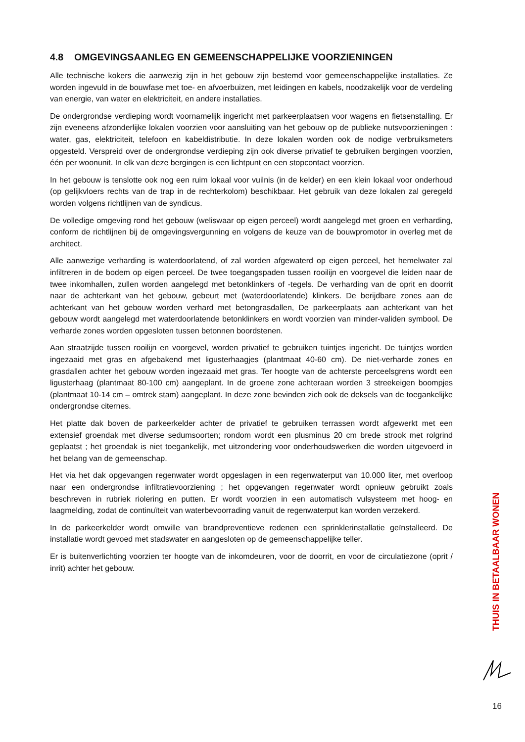4.8 OMGEVINGSAANLEG EN GEMEENSCHAPPELIJKE VOORZIENINGEN
Alle technische kokers die aanwezig zijn in het gebouw zijn bestemd voor gemeenschappelijke installaties. Ze worden ingevuld in de bouwfase met toe- en afvoerbuizen, met leidingen en kabels, noodzakelijk voor de verdeling van energie, van water en elektriciteit, en andere installaties.
De ondergrondse verdieping wordt voornamelijk ingericht met parkeerplaatsen voor wagens en fietsenstalling. Er zijn eveneens afzonderlijke lokalen voorzien voor aansluiting van het gebouw op de publieke nutsvoorzieningen : water, gas, elektriciteit, telefoon en kabeldistributie. In deze lokalen worden ook de nodige verbruiksmeters opgesteld. Verspreid over de ondergrondse verdieping zijn ook diverse privatief te gebruiken bergingen voorzien, één per woonunit. In elk van deze bergingen is een lichtpunt en een stopcontact voorzien.
In het gebouw is tenslotte ook nog een ruim lokaal voor vuilnis (in de kelder) en een klein lokaal voor onderhoud (op gelijkvloers rechts van de trap in de rechterkolom) beschikbaar. Het gebruik van deze lokalen zal geregeld worden volgens richtlijnen van de syndicus.
De volledige omgeving rond het gebouw (weliswaar op eigen perceel) wordt aangelegd met groen en verharding, conform de richtlijnen bij de omgevingsvergunning en volgens de keuze van de bouwpromotor in overleg met de architect.
Alle aanwezige verharding is waterdoorlatend, of zal worden afgewaterd op eigen perceel, het hemelwater zal infiltreren in de bodem op eigen perceel. De twee toegangspaden tussen rooilijn en voorgevel die leiden naar de twee inkomhallen, zullen worden aangelegd met betonklinkers of -tegels. De verharding van de oprit en doorrit naar de achterkant van het gebouw, gebeurt met (waterdoorlatende) klinkers. De berijdbare zones aan de achterkant van het gebouw worden verhard met betongrasdallen, De parkeerplaats aan achterkant van het gebouw wordt aangelegd met waterdoorlatende betonklinkers en wordt voorzien van minder-validen symbool. De verharde zones worden opgesloten tussen betonnen boordstenen.
Aan straatzijde tussen rooilijn en voorgevel, worden privatief te gebruiken tuintjes ingericht. De tuintjes worden ingezaaid met gras en afgebakend met ligusterhaagjes (plantmaat 40-60 cm). De niet-verharde zones en grasdallen achter het gebouw worden ingezaaid met gras. Ter hoogte van de achterste perceelsgrens wordt een ligusterhaag (plantmaat 80-100 cm) aangeplant. In de groene zone achteraan worden 3 streekeigen boompjes (plantmaat 10-14 cm – omtrek stam) aangeplant. In deze zone bevinden zich ook de deksels van de toegankelijke ondergrondse citernes.
Het platte dak boven de parkeerkelder achter de privatief te gebruiken terrassen wordt afgewerkt met een extensief groendak met diverse sedumsoorten; rondom wordt een plusminus 20 cm brede strook met rolgrind geplaatst ; het groendak is niet toegankelijk, met uitzondering voor onderhoudswerken die worden uitgevoerd in het belang van de gemeenschap.
Het via het dak opgevangen regenwater wordt opgeslagen in een regenwaterput van 10.000 liter, met overloop naar een ondergrondse infiltratievoorziening ; het opgevangen regenwater wordt opnieuw gebruikt zoals beschreven in rubriek riolering en putten. Er wordt voorzien in een automatisch vulsysteem met hoog- en laagmelding, zodat de continuïteit van waterbevoorrading vanuit de regenwaterput kan worden verzekerd.
In de parkeerkelder wordt omwille van brandpreventieve redenen een sprinklerinstallatie geïnstalleerd. De installatie wordt gevoed met stadswater en aangesloten op de gemeenschappelijke teller.
Er is buitenverlichting voorzien ter hoogte van de inkomdeuren, voor de doorrit, en voor de circulatiezone (oprit / inrit) achter het gebouw.
THUIS IN BETAALBAAR WONEN
16